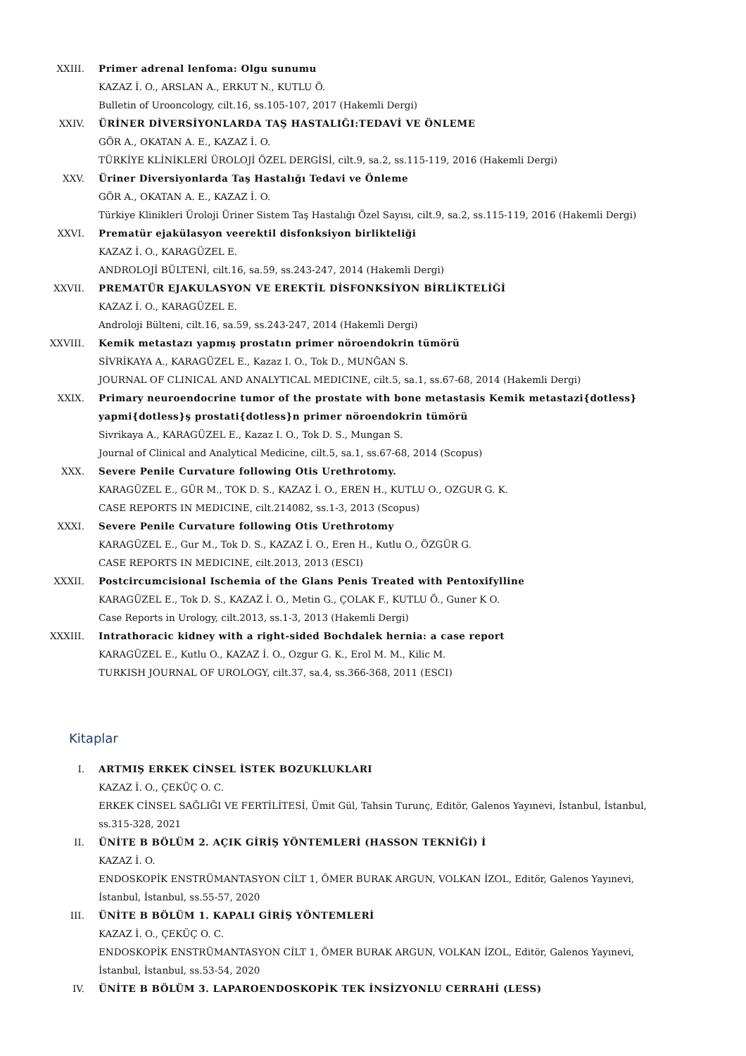XXIII. Primer adrenal lenfoma: Olgu sunumu
KAZAZ İ. O., ARSLAN A., ERKUT N., KUTLU Ö.
Bulletin of Urooncology, cilt.16, ss.105-107, 2017 (Hakemli Dergi)
XXIV. ÜRİNER DİVERSİYONLARDA TAŞ HASTALIĞI:TEDAVİ VE ÖNLEME
GÖR A., OKATAN A. E., KAZAZ İ. O.
TÜRKİYE KLİNİKLERİ ÜROLOJİ ÖZEL DERGİSİ, cilt.9, sa.2, ss.115-119, 2016 (Hakemli Dergi)
XXV. Üriner Diversiyonlarda Taş Hastalığı Tedavi ve Önleme
GÖR A., OKATAN A. E., KAZAZ İ. O.
Türkiye Klinikleri Üroloji Üriner Sistem Taş Hastalığı Özel Sayısı, cilt.9, sa.2, ss.115-119, 2016 (Hakemli Dergi)
XXVI. Prematür ejakülasyon veerektil disfonksiyon birlikteliği
KAZAZ İ. O., KARAGÜZEL E.
ANDROLOJİ BÜLTENİ, cilt.16, sa.59, ss.243-247, 2014 (Hakemli Dergi)
XXVII. PREMATÜR EJAKULASYON VE EREKTİL DİSFONKSİYON BİRLİKTELİĞİ
KAZAZ İ. O., KARAGÜZEL E.
Androloji Bülteni, cilt.16, sa.59, ss.243-247, 2014 (Hakemli Dergi)
XXVIII. Kemik metastazı yapmış prostatın primer nöroendokrin tümörü
SİVRİKAYA A., KARAGÜZEL E., Kazaz I. O., Tok D., MUNĞAN S.
JOURNAL OF CLINICAL AND ANALYTICAL MEDICINE, cilt.5, sa.1, ss.67-68, 2014 (Hakemli Dergi)
XXIX. Primary neuroendocrine tumor of the prostate with bone metastasis Kemik metastazi{dotless} yapmi{dotless}ş prostati{dotless}n primer nöroendokrin tümörü
Sivrikaya A., KARAGÜZEL E., Kazaz I. O., Tok D. S., Mungan S.
Journal of Clinical and Analytical Medicine, cilt.5, sa.1, ss.67-68, 2014 (Scopus)
XXX. Severe Penile Curvature following Otis Urethrotomy.
KARAGÜZEL E., GÜR M., TOK D. S., KAZAZ İ. O., EREN H., KUTLU O., OZGUR G. K.
CASE REPORTS IN MEDICINE, cilt.214082, ss.1-3, 2013 (Scopus)
XXXI. Severe Penile Curvature following Otis Urethrotomy
KARAGÜZEL E., Gur M., Tok D. S., KAZAZ İ. O., Eren H., Kutlu O., ÖZGÜR G.
CASE REPORTS IN MEDICINE, cilt.2013, 2013 (ESCI)
XXXII. Postcircumcisional Ischemia of the Glans Penis Treated with Pentoxifylline
KARAGÜZEL E., Tok D. S., KAZAZ İ. O., Metin G., ÇOLAK F., KUTLU Ö., Guner K O.
Case Reports in Urology, cilt.2013, ss.1-3, 2013 (Hakemli Dergi)
XXXIII. Intrathoracic kidney with a right-sided Bochdalek hernia: a case report
KARAGÜZEL E., Kutlu O., KAZAZ İ. O., Ozgur G. K., Erol M. M., Kilic M.
TURKISH JOURNAL OF UROLOGY, cilt.37, sa.4, ss.366-368, 2011 (ESCI)
Kitaplar
I. ARTMIŞ ERKEK CİNSEL İSTEK BOZUKLUKLARI
KAZAZ İ. O., ÇEKÜÇ O. C.
ERKEK CİNSEL SAĞLIĞI VE FERTİLİTESİ, Ümit Gül, Tahsin Turunç, Editör, Galenos Yayınevi, İstanbul, İstanbul, ss.315-328, 2021
II. ÜNİTE B BÖLÜM 2. AÇIK GİRİŞ YÖNTEMLERİ (HASSON TEKNİĞİ) İ
KAZAZ İ. O.
ENDOSKOPİK ENSTRÜMANTASYON CİLT 1, ÖMER BURAK ARGUN, VOLKAN İZOL, Editör, Galenos Yayınevi, İstanbul, İstanbul, ss.55-57, 2020
III. ÜNİTE B BÖLÜM 1. KAPALI GİRİŞ YÖNTEMLERİ
KAZAZ İ. O., ÇEKÜÇ O. C.
ENDOSKOPİK ENSTRÜMANTASYON CİLT 1, ÖMER BURAK ARGUN, VOLKAN İZOL, Editör, Galenos Yayınevi, İstanbul, İstanbul, ss.53-54, 2020
IV. ÜNİTE B BÖLÜM 3. LAPAROENDOSKOPİK TEK İNSİZYONLU CERRAHİ (LESS)